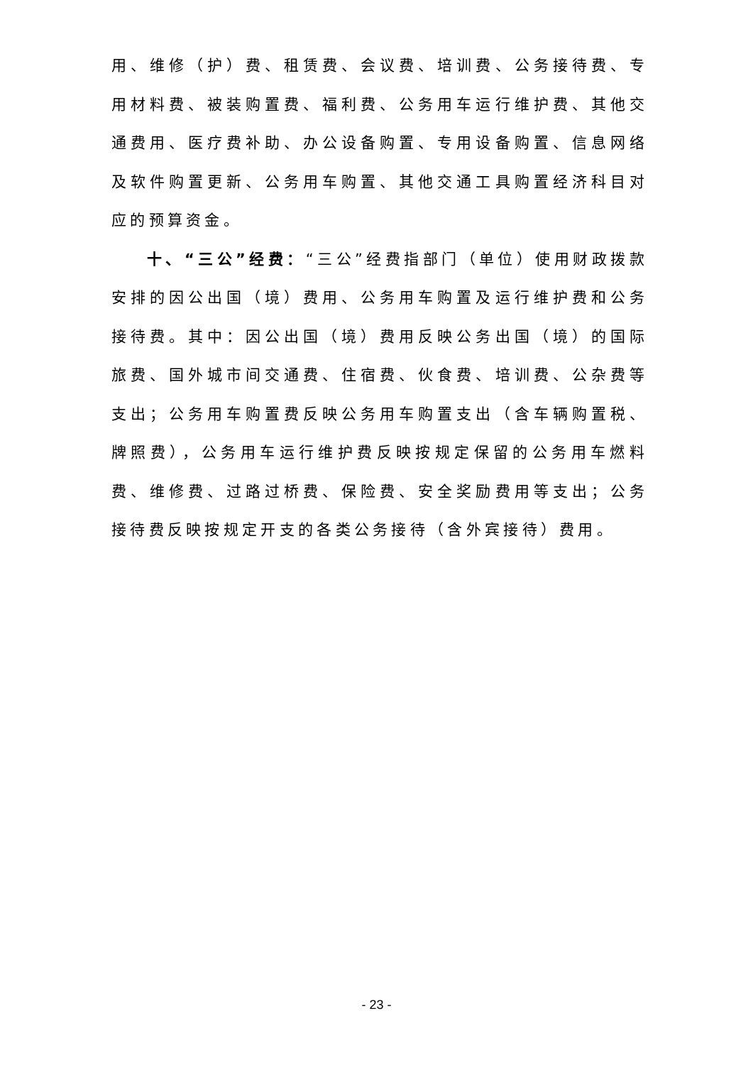用、维修（护）费、租赁费、会议费、培训费、公务接待费、专用材料费、被装购置费、福利费、公务用车运行维护费、其他交通费用、医疗费补助、办公设备购置、专用设备购置、信息网络及软件购置更新、公务用车购置、其他交通工具购置经济科目对应的预算资金。
十、“三公”经费：“三公”经费指部门（单位）使用财政拨款安排的因公出国（境）费用、公务用车购置及运行维护费和公务接待费。其中：因公出国（境）费用反映公务出国（境）的国际旅费、国外城市间交通费、住宿费、伙食费、培训费、公杂费等支出；公务用车购置费反映公务用车购置支出（含车辆购置税、牌照费），公务用车运行维护费反映按规定保留的公务用车燃料费、维修费、过路过桥费、保险费、安全奖励费用等支出；公务接待费反映按规定开支的各类公务接待（含外宾接待）费用。
- 23 -